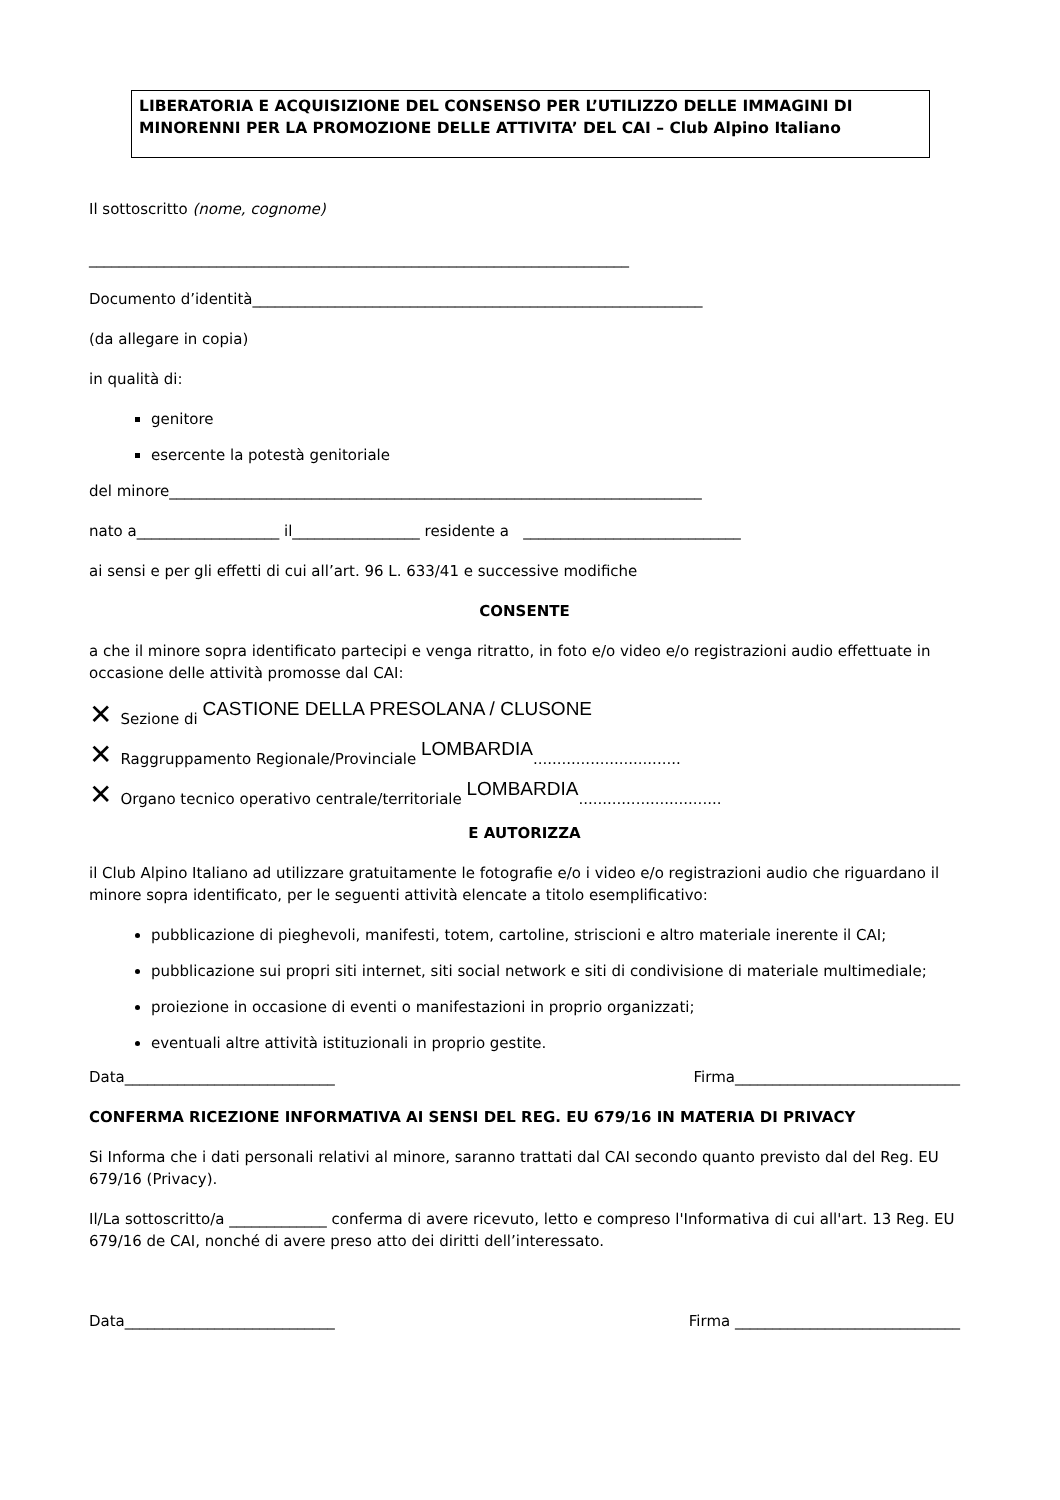LIBERATORIA E ACQUISIZIONE DEL CONSENSO PER L’UTILIZZO DELLE IMMAGINI DI MINORENNI PER LA PROMOZIONE DELLE ATTIVITA’ DEL CAI – Club Alpino Italiano
Il sottoscritto (nome, cognome)
________________________________________________________________________
Documento d’identità____________________________________________________________
(da allegare in copia)
in qualità di:
genitore
esercente la potestà genitoriale
del minore_______________________________________________________________________
nato a___________________ il_________________ residente a _____________________________
ai sensi e per gli effetti di cui all’art. 96 L. 633/41 e successive modifiche
CONSENTE
a che il minore sopra identificato partecipi e venga ritratto, in foto e/o video e/o registrazioni audio effettuate in occasione delle attività promosse dal CAI:
✕ Sezione di CASTIONE DELLA PRESOLANA / CLUSONE
✕ Raggruppamento Regionale/Provinciale LOMBARDIA...............................
✕ Organo tecnico operativo centrale/territoriale LOMBARDIA..............................
E AUTORIZZA
il Club Alpino Italiano ad utilizzare gratuitamente le fotografie e/o i video e/o registrazioni audio che riguardano il minore sopra identificato, per le seguenti attività elencate a titolo esemplificativo:
pubblicazione di pieghevoli, manifesti, totem, cartoline, striscioni e altro materiale inerente il CAI;
pubblicazione sui propri siti internet, siti social network e siti di condivisione di materiale multimediale;
proiezione in occasione di eventi o manifestazioni in proprio organizzati;
eventuali altre attività istituzionali in proprio gestite.
Data____________________________ Firma______________________________
CONFERMA RICEZIONE INFORMATIVA AI SENSI DEL REG. EU 679/16 IN MATERIA DI PRIVACY
Si Informa che i dati personali relativi al minore, saranno trattati dal CAI secondo quanto previsto dal del Reg. EU 679/16 (Privacy).
Il/La sottoscritto/a _____________ conferma di avere ricevuto, letto e compreso l'Informativa di cui all'art. 13 Reg. EU 679/16 de CAI, nonché di avere preso atto dei diritti dell’interessato.
Data____________________________ Firma ______________________________